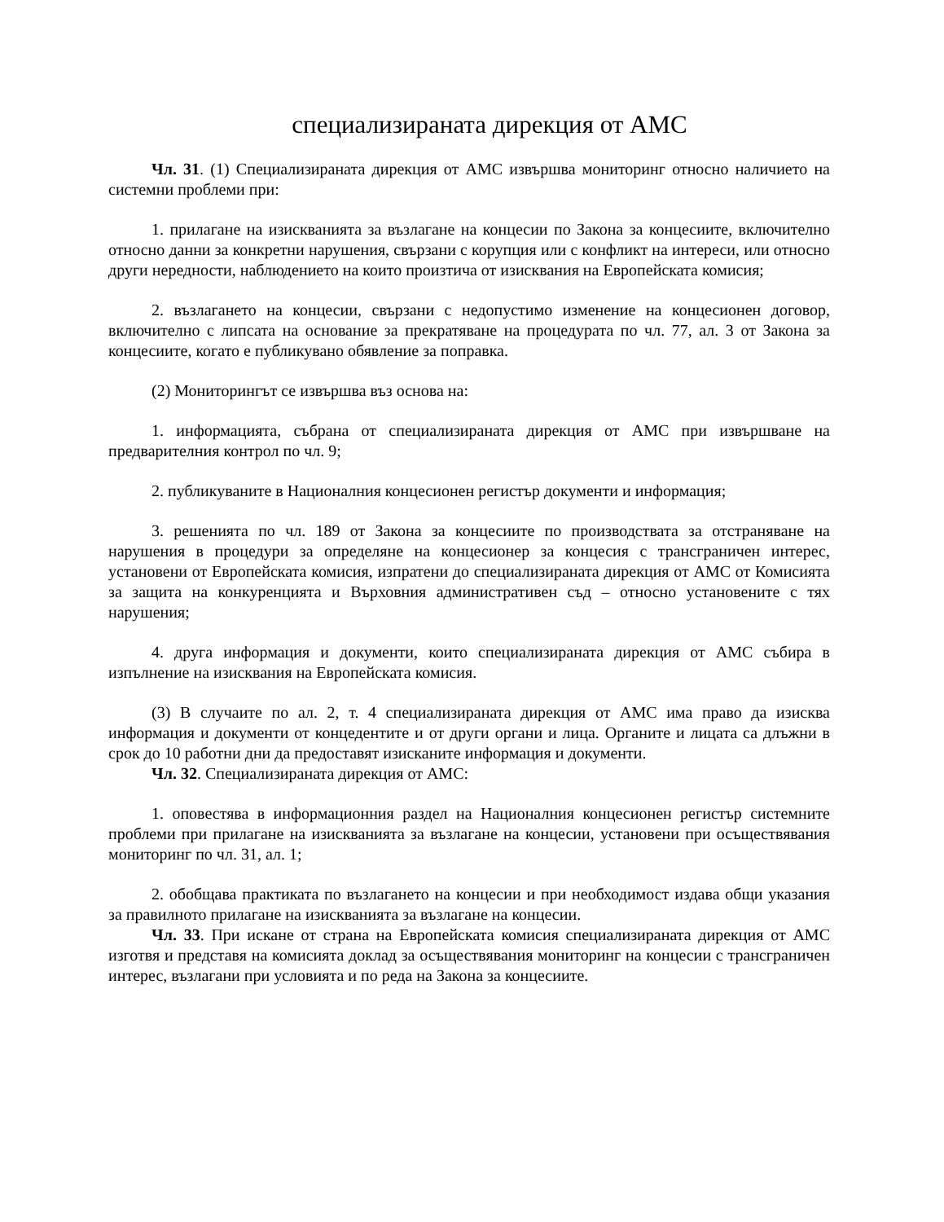специализираната дирекция от АМС
Чл. 31. (1) Специализираната дирекция от АМС извършва мониторинг относно наличието на системни проблеми при:
1. прилагане на изискванията за възлагане на концесии по Закона за концесиите, включително относно данни за конкретни нарушения, свързани с корупция или с конфликт на интереси, или относно други нередности, наблюдението на които произтича от изисквания на Европейската комисия;
2. възлагането на концесии, свързани с недопустимо изменение на концесионен договор, включително с липсата на основание за прекратяване на процедурата по чл. 77, ал. 3 от Закона за концесиите, когато е публикувано обявление за поправка.
(2) Мониторингът се извършва въз основа на:
1. информацията, събрана от специализираната дирекция от АМС при извършване на предварителния контрол по чл. 9;
2. публикуваните в Националния концесионен регистър документи и информация;
3. решенията по чл. 189 от Закона за концесиите по производствата за отстраняване на нарушения в процедури за определяне на концесионер за концесия с трансграничен интерес, установени от Европейската комисия, изпратени до специализираната дирекция от АМС от Комисията за защита на конкуренцията и Върховния административен съд – относно установените с тях нарушения;
4. друга информация и документи, които специализираната дирекция от АМС събира в изпълнение на изисквания на Европейската комисия.
(3) В случаите по ал. 2, т. 4 специализираната дирекция от АМС има право да изисква информация и документи от концедентите и от други органи и лица. Органите и лицата са длъжни в срок до 10 работни дни да предоставят изисканите информация и документи.
Чл. 32. Специализираната дирекция от АМС:
1. оповестява в информационния раздел на Националния концесионен регистър системните проблеми при прилагане на изискванията за възлагане на концесии, установени при осъществявания мониторинг по чл. 31, ал. 1;
2. обобщава практиката по възлагането на концесии и при необходимост издава общи указания за правилното прилагане на изискванията за възлагане на концесии.
Чл. 33. При искане от страна на Европейската комисия специализираната дирекция от АМС изготвя и представя на комисията доклад за осъществявания мониторинг на концесии с трансграничен интерес, възлагани при условията и по реда на Закона за концесиите.